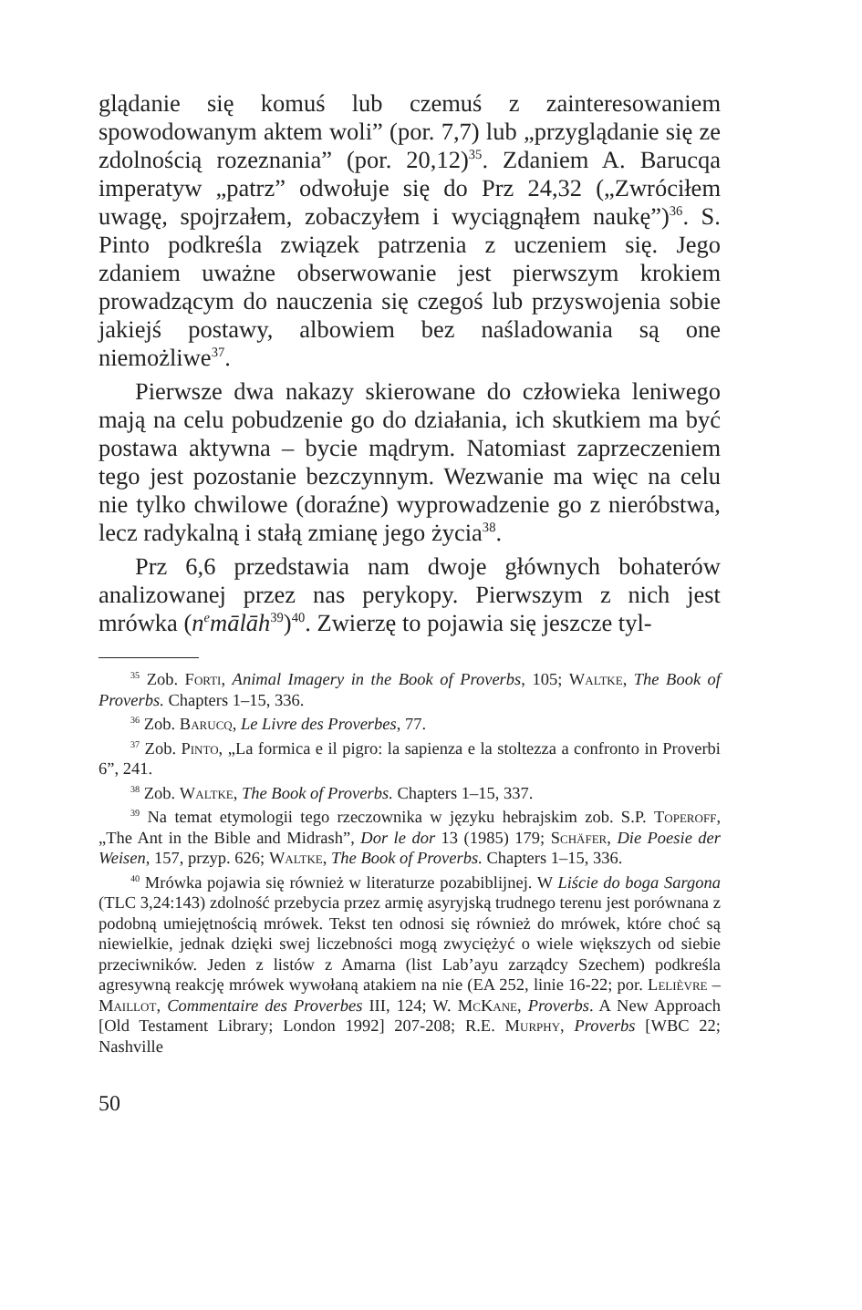glądanie się komuś lub czemuś z zainteresowaniem spowodowanym aktem woli” (por. 7,7) lub „przyglądanie się ze zdolnością rozeznania” (por. 20,12)<sup>35</sup>. Zdaniem A. Barucqa imperatyw „patrz” odwołuje się do Prz 24,32 („Zwróciłem uwagę, spojrzałem, zobaczyłem i wyciągnąłem naukę”)<sup>36</sup>. S. Pinto podkreśla związek patrzenia z uczeniem się. Jego zdaniem uważne obserwowanie jest pierwszym krokiem prowadzącym do nauczenia się czegoś lub przyswojenia sobie jakiejś postawy, albowiem bez naśladowania są one niemożliwe<sup>37</sup>.
Pierwsze dwa nakazy skierowane do człowieka leniwego mają na celu pobudzenie go do działania, ich skutkiem ma być postawa aktywna – bycie mądrym. Natomiast zaprzeczeniem tego jest pozostanie bezczynnym. Wezwanie ma więc na celu nie tylko chwilowe (doraźne) wyprowadzenie go z nieróbstwa, lecz radykalną i stałą zmianę jego życia<sup>38</sup>.
Prz 6,6 przedstawia nam dwoje głównych bohaterów analizowanej przez nas perykopy. Pierwszym z nich jest mrówka (n<sup>e</sup>mālāh<sup>39</sup>)<sup>40</sup>. Zwierzę to pojawia się jeszcze tyl-
<sup>35</sup> Zob. Forti, Animal Imagery in the Book of Proverbs, 105; Waltke, The Book of Proverbs. Chapters 1–15, 336.
<sup>36</sup> Zob. Barucq, Le Livre des Proverbes, 77.
<sup>37</sup> Zob. Pinto, „La formica e il pigro: la sapienza e la stoltezza a confronto in Proverbi 6”, 241.
<sup>38</sup> Zob. Waltke, The Book of Proverbs. Chapters 1–15, 337.
<sup>39</sup> Na temat etymologii tego rzeczownika w języku hebrajskim zob. S.P. Toperoff, „The Ant in the Bible and Midrash”, Dor le dor 13 (1985) 179; Schäfer, Die Poesie der Weisen, 157, przyp. 626; Waltke, The Book of Proverbs. Chapters 1–15, 336.
<sup>40</sup> Mrówka pojawia się również w literaturze pozabiblijnej. W Liście do boga Sargona (TLC 3,24:143) zdolność przebycia przez armię asyryjską trudnego terenu jest porównana z podobną umiejętnością mrówek. Tekst ten odnosi się również do mrówek, które choć są niewielkie, jednak dzięki swej liczebności mogą zwyciężyć o wiele większych od siebie przeciwników. Jeden z listów z Amarna (list Lab’ayu zarządcy Szechem) podkreśla agresywną reakcję mrówek wywołaną atakiem na nie (EA 252, linie 16-22; por. Lelièvre – Maillot, Commentaire des Proverbes III, 124; W. McKane, Proverbs. A New Approach [Old Testament Library; London 1992] 207-208; R.E. Murphy, Proverbs [WBC 22; Nashville
50